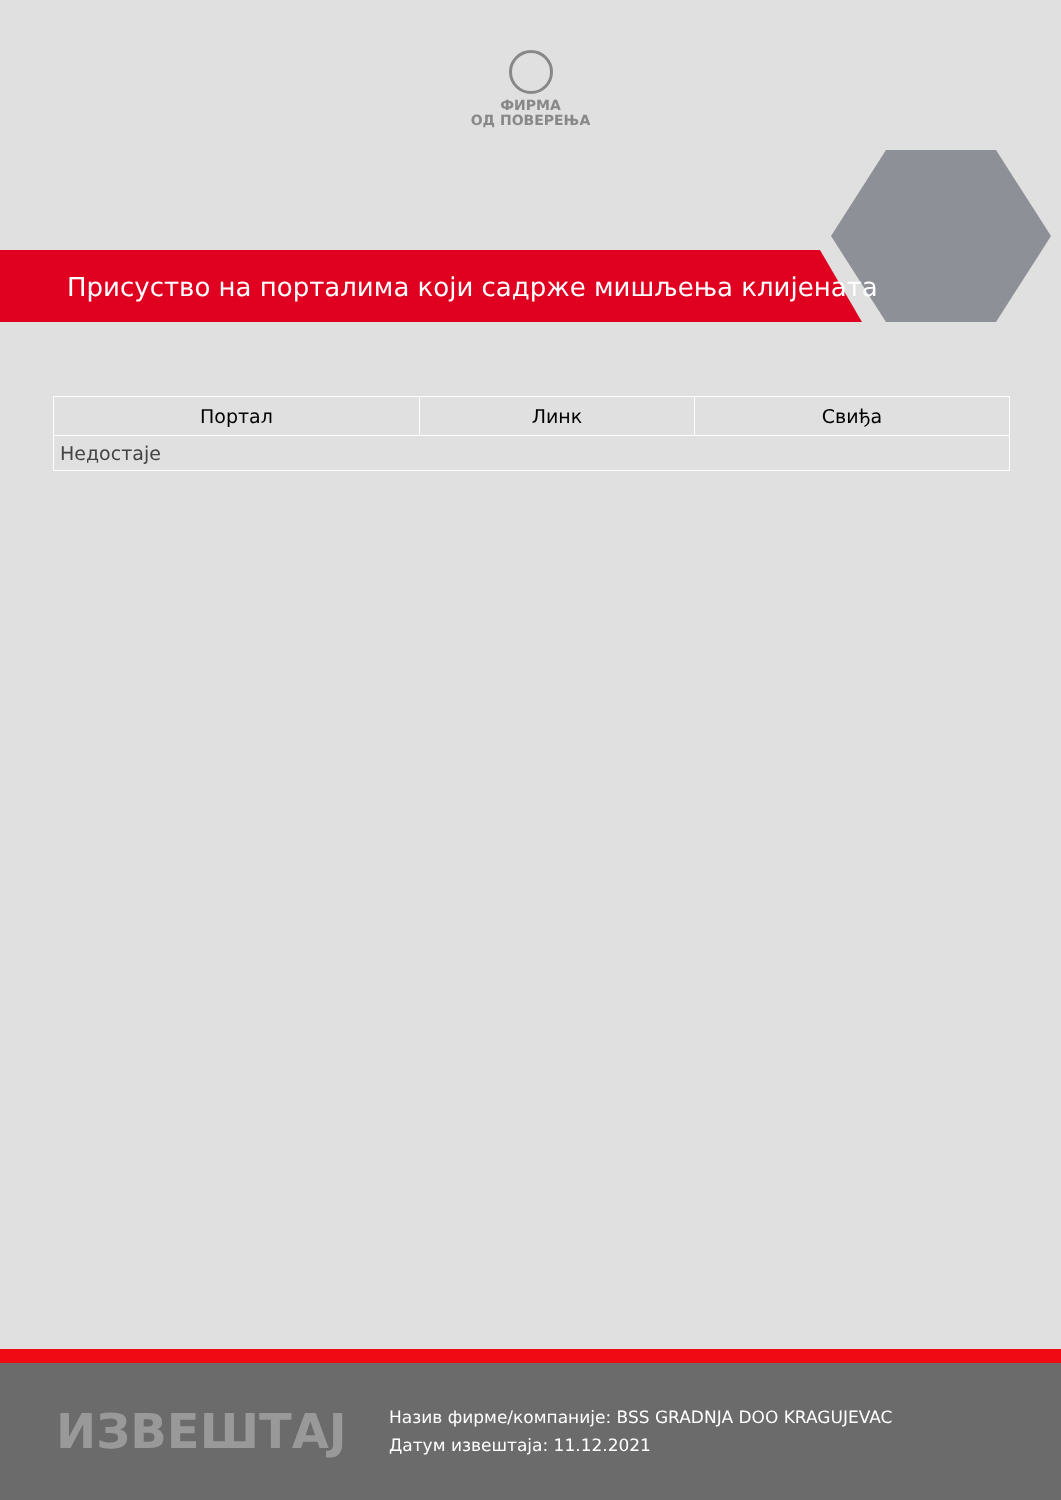ФИРМА
ОД ПОВЕРЕЊА
Присуство на порталима који садрже мишљења клијената
| Портал | Линк | Свиђа |
| --- | --- | --- |
| Недостаје | | |
ИЗВЕШТАЈ
Назив фирме/компаније: BSS GRADNJA DOO KRAGUJEVAC
Датум извештаја: 11.12.2021